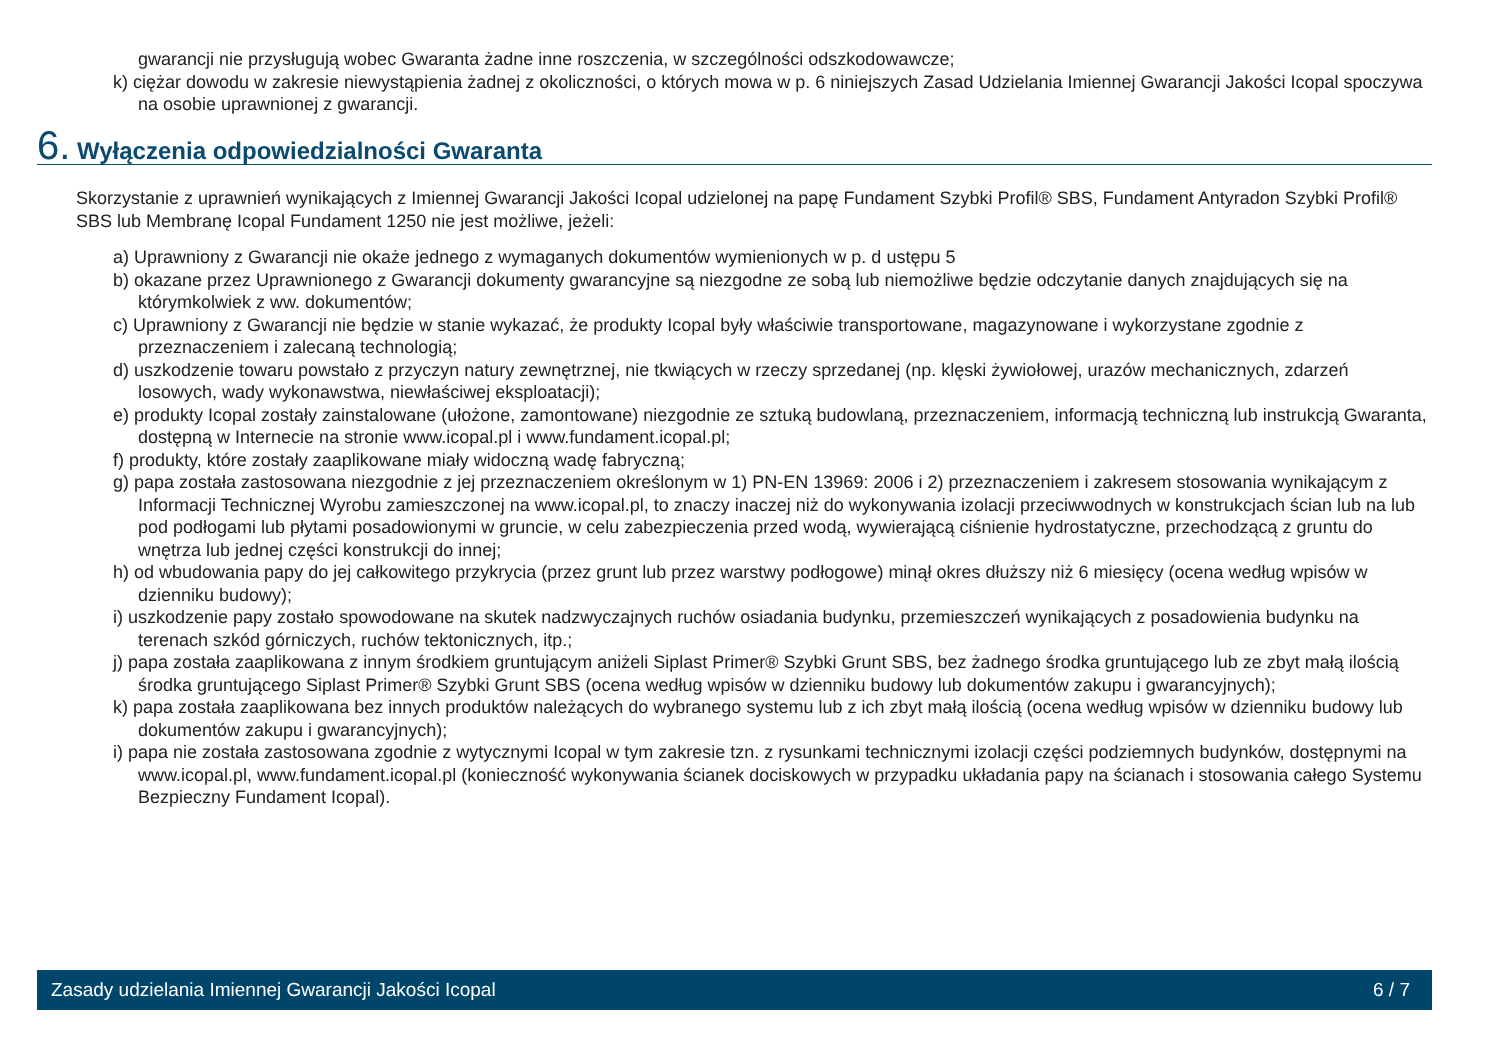gwarancji nie przysługują wobec Gwaranta żadne inne roszczenia, w szczególności odszkodowawcze;
k) ciężar dowodu w zakresie niewystąpienia żadnej z okoliczności, o których mowa w p. 6 niniejszych Zasad Udzielania Imiennej Gwarancji Jakości Icopal spoczywa na osobie uprawnionej z gwarancji.
6. Wyłączenia odpowiedzialności Gwaranta
Skorzystanie z uprawnień wynikających z Imiennej Gwarancji Jakości Icopal udzielonej na papę Fundament Szybki Profil® SBS, Fundament Antyradon Szybki Profil® SBS lub Membranę Icopal Fundament 1250 nie jest możliwe, jeżeli:
a) Uprawniony z Gwarancji nie okaże jednego z wymaganych dokumentów wymienionych w p. d ustępu 5
b) okazane przez Uprawnionego z Gwarancji dokumenty gwarancyjne są niezgodne ze sobą lub niemożliwe będzie odczytanie danych znajdujących się na którymkolwiek z ww. dokumentów;
c) Uprawniony z Gwarancji nie będzie w stanie wykazać, że produkty Icopal były właściwie transportowane, magazynowane i wykorzystane zgodnie z przeznaczeniem i zalecaną technologią;
d) uszkodzenie towaru powstało z przyczyn natury zewnętrznej, nie tkwiących w rzeczy sprzedanej (np. klęski żywiołowej, urazów mechanicznych, zdarzeń losowych, wady wykonawstwa, niewłaściwej eksploatacji);
e) produkty Icopal zostały zainstalowane (ułożone, zamontowane) niezgodnie ze sztuką budowlaną, przeznaczeniem, informacją techniczną lub instrukcją Gwaranta, dostępną w Internecie na stronie www.icopal.pl i www.fundament.icopal.pl;
f) produkty, które zostały zaaplikowane miały widoczną wadę fabryczną;
g) papa została zastosowana niezgodnie z jej przeznaczeniem określonym w 1) PN-EN 13969: 2006 i 2) przeznaczeniem i zakresem stosowania wynikającym z Informacji Technicznej Wyrobu zamieszczonej na www.icopal.pl, to znaczy inaczej niż do wykonywania izolacji przeciwwodnych w konstrukcjach ścian lub na lub pod podłogami lub płytami posadowionymi w gruncie, w celu zabezpieczenia przed wodą, wywierającą ciśnienie hydrostatyczne, przechodzącą z gruntu do wnętrza lub jednej części konstrukcji do innej;
h) od wbudowania papy do jej całkowitego przykrycia (przez grunt lub przez warstwy podłogowe) minął okres dłuższy niż 6 miesięcy (ocena według wpisów w dzienniku budowy);
i) uszkodzenie papy zostało spowodowane na skutek nadzwyczajnych ruchów osiadania budynku, przemieszczeń wynikających z posadowienia budynku na terenach szkód górniczych, ruchów tektonicznych, itp.;
j) papa została zaaplikowana z innym środkiem gruntującym aniżeli Siplast Primer® Szybki Grunt SBS, bez żadnego środka gruntującego lub ze zbyt małą ilością środka gruntującego Siplast Primer® Szybki Grunt SBS (ocena według wpisów w dzienniku budowy lub dokumentów zakupu i gwarancyjnych);
k) papa została zaaplikowana bez innych produktów należących do wybranego systemu lub z ich zbyt małą ilością (ocena według wpisów w dzienniku budowy lub dokumentów zakupu i gwarancyjnych);
i) papa nie została zastosowana zgodnie z wytycznymi Icopal w tym zakresie tzn. z rysunkami technicznymi izolacji części podziemnych budynków, dostępnymi na www.icopal.pl, www.fundament.icopal.pl (konieczność wykonywania ścianek dociskowych w przypadku układania papy na ścianach i stosowania całego Systemu Bezpieczny Fundament Icopal).
Zasady udzielania Imiennej Gwarancji Jakości Icopal 6 / 7